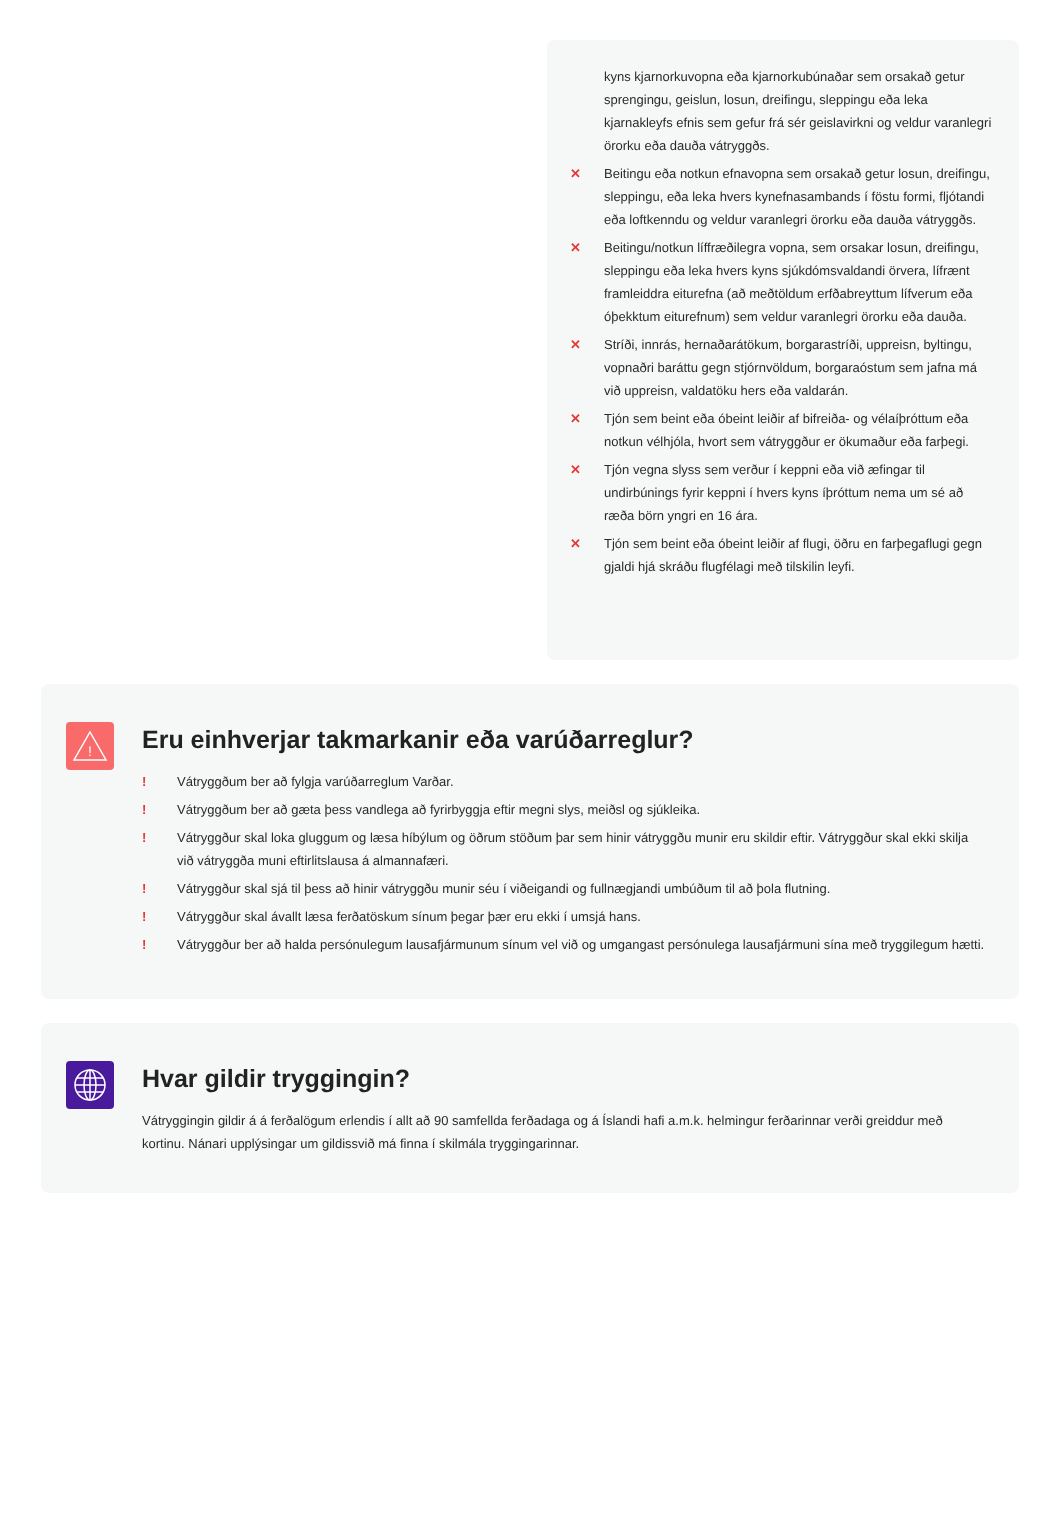kyns kjarnorkuvopna eða kjarnorkubúnaðar sem orsakað getur sprengingu, geislun, losun, dreifingu, sleppingu eða leka kjarnakleyfs efnis sem gefur frá sér geislavirkni og veldur varanlegri örorku eða dauða vátryggðs.
✕ Beitingu eða notkun efnavopna sem orsakað getur losun, dreifingu, sleppingu, eða leka hvers kynefnasambands í föstu formi, fljótandi eða loftkenndu og veldur varanlegri örorku eða dauða vátryggðs.
✕ Beitingu/notkun líffræðilegra vopna, sem orsakar losun, dreifingu, sleppingu eða leka hvers kyns sjúkdómsvaldandi örvera, lífrænt framleiddra eiturefna (að meðtöldum erfðabreyttum lífverum eða óþekktum eiturefnum) sem veldur varanlegri örorku eða dauða.
✕ Stríði, innrás, hernaðarátökum, borgarastríði, uppreisn, byltingu, vopnaðri baráttu gegn stjórnvöldum, borgaraóstum sem jafna má við uppreisn, valdatöku hers eða valdarán.
✕ Tjón sem beint eða óbeint leiðir af bifreiða- og vélaíþróttum eða notkun vélhjóla, hvort sem vátryggður er ökumaður eða farþegi.
✕ Tjón vegna slyss sem verður í keppni eða við æfingar til undirbúnings fyrir keppni í hvers kyns íþróttum nema um sé að ræða börn yngri en 16 ára.
✕ Tjón sem beint eða óbeint leiðir af flugi, öðru en farþegaflugi gegn gjaldi hjá skráðu flugfélagi með tilskilin leyfi.
!
Eru einhverjar takmarkanir eða varúðarreglur?
! Vátryggðum ber að fylgja varúðarreglum Varðar.
! Vátryggðum ber að gæta þess vandlega að fyrirbyggja eftir megni slys, meiðsl og sjúkleika.
! Vátryggður skal loka gluggum og læsa híbýlum og öðrum stöðum þar sem hinir vátryggðu munir eru skildir eftir. Vátryggður skal ekki skilja við vátryggða muni eftirlitslausa á almannafæri.
! Vátryggður skal sjá til þess að hinir vátryggðu munir séu í viðeigandi og fullnægjandi umbúðum til að þola flutning.
! Vátryggður skal ávallt læsa ferðatöskum sínum þegar þær eru ekki í umsjá hans.
! Vátryggður ber að halda persónulegum lausafjármunum sínum vel við og umgangast persónulega lausafjármuni sína með tryggilegum hætti.
Hvar gildir tryggingin?
Vátryggingin gildir á á ferðalögum erlendis í allt að 90 samfellda ferðadaga og á Íslandi hafi a.m.k. helmingur ferðarinnar verði greiddur með kortinu. Nánari upplýsingar um gildissvið má finna í skilmála tryggingarinnar.